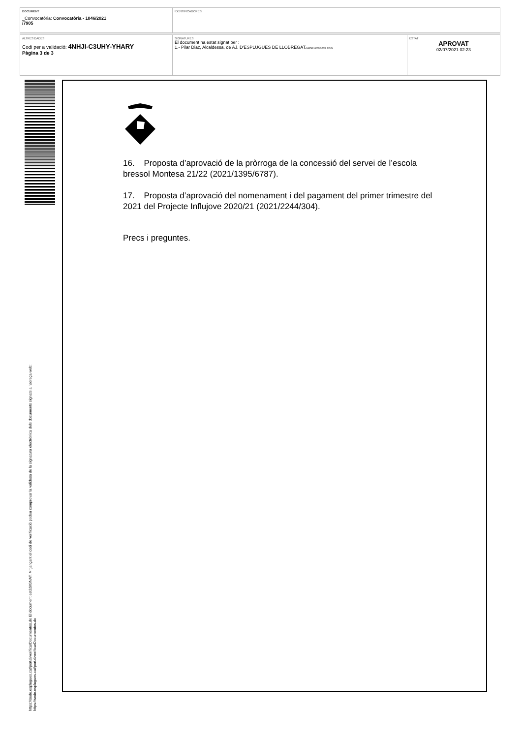DOCUMENT
_Convocatòria: Convocatòria - 1046/2021
/7905
IDENTIFICADORES
ALTRES DADES
Codi per a validació: 4NHJI-C3UHY-YHARY
Pàgina 3 de 3
SIGNATURES
El document ha estat signat per :
1.- Pilar Diaz, Alcaldessa, de AJ. D'ESPLUGUES DE LLOBREGAT.Signat 02/07/2021 02:23
ESTAT
APROVAT
02/07/2021 02:23
https://sede.esplugues.cat/portal/verificarDocumentos.do El document estàSIGNAT. Mitjançant el codi de verificació podeu comprovar la validesa de la signatura electrònica dels documents signats a l'adreça web:
https://sede.esplugues.cat/portal/verificarDocumentos.do
16. Proposta d’aprovació de la pròrroga de la concessió del servei de l’escola bressol Montesa 21/22 (2021/1395/6787).
17. Proposta d’aprovació del nomenament i del pagament del primer trimestre del 2021 del Projecte Influjove 2020/21 (2021/2244/304).
Precs i preguntes.